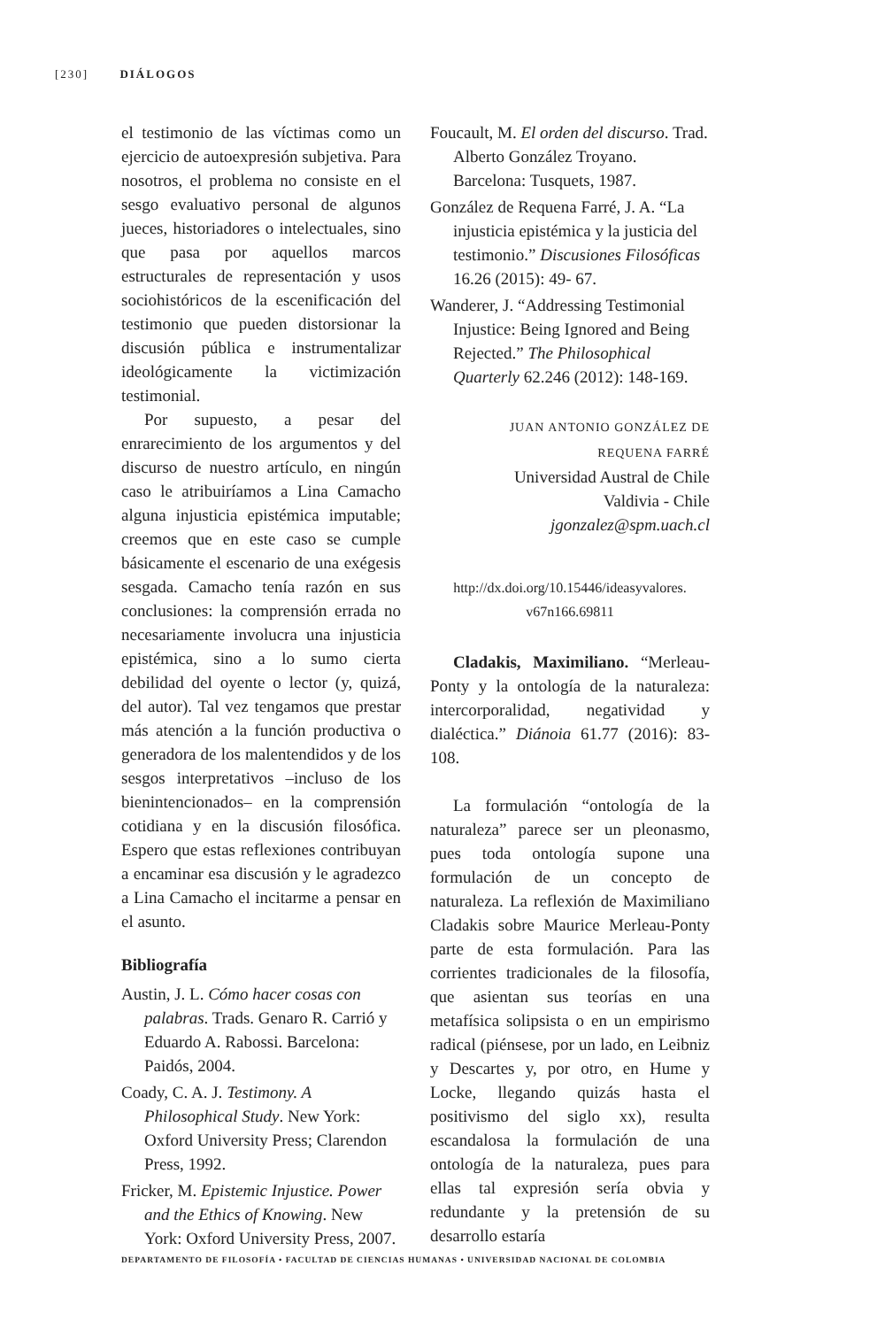[230] DIÁLOGOS
el testimonio de las víctimas como un ejercicio de autoexpresión subjetiva. Para nosotros, el problema no consiste en el sesgo evaluativo personal de algunos jueces, historiadores o intelectuales, sino que pasa por aquellos marcos estructurales de representación y usos sociohistóricos de la escenificación del testimonio que pueden distorsionar la discusión pública e instrumentalizar ideológicamente la victimización testimonial.
Por supuesto, a pesar del enrarecimiento de los argumentos y del discurso de nuestro artículo, en ningún caso le atribuiríamos a Lina Camacho alguna injusticia epistémica imputable; creemos que en este caso se cumple básicamente el escenario de una exégesis sesgada. Camacho tenía razón en sus conclusiones: la comprensión errada no necesariamente involucra una injusticia epistémica, sino a lo sumo cierta debilidad del oyente o lector (y, quizá, del autor). Tal vez tengamos que prestar más atención a la función productiva o generadora de los malentendidos y de los sesgos interpretativos –incluso de los bienintencionados– en la comprensión cotidiana y en la discusión filosófica. Espero que estas reflexiones contribuyan a encaminar esa discusión y le agradezco a Lina Camacho el incitarme a pensar en el asunto.
Bibliografía
Austin, J. L. Cómo hacer cosas con palabras. Trads. Genaro R. Carrió y Eduardo A. Rabossi. Barcelona: Paidós, 2004.
Coady, C. A. J. Testimony. A Philosophical Study. New York: Oxford University Press; Clarendon Press, 1992.
Fricker, M. Epistemic Injustice. Power and the Ethics of Knowing. New York: Oxford University Press, 2007.
Foucault, M. El orden del discurso. Trad. Alberto González Troyano. Barcelona: Tusquets, 1987.
González de Requena Farré, J. A. “La injusticia epistémica y la justicia del testimonio.” Discusiones Filosóficas 16.26 (2015): 49- 67.
Wanderer, J. “Addressing Testimonial Injustice: Being Ignored and Being Rejected.” The Philosophical Quarterly 62.246 (2012): 148-169.
JUAN ANTONIO GONZÁLEZ DE
REQUENA FARRÉ
Universidad Austral de Chile
Valdivia - Chile
jgonzalez@spm.uach.cl
http://dx.doi.org/10.15446/ideasyvalores.
v67n166.69811
Cladakis, Maximiliano. “Merleau-Ponty y la ontología de la naturaleza: intercorporalidad, negatividad y dialéctica.” Diánoia 61.77 (2016): 83-108.
La formulación “ontología de la naturaleza” parece ser un pleonasmo, pues toda ontología supone una formulación de un concepto de naturaleza. La reflexión de Maximiliano Cladakis sobre Maurice Merleau-Ponty parte de esta formulación. Para las corrientes tradicionales de la filosofía, que asientan sus teorías en una metafísica solipsista o en un empirismo radical (piénsese, por un lado, en Leibniz y Descartes y, por otro, en Hume y Locke, llegando quizás hasta el positivismo del siglo xx), resulta escandalosa la formulación de una ontología de la naturaleza, pues para ellas tal expresión sería obvia y redundante y la pretensión de su desarrollo estaría
DEPARTAMENTO DE FILOSOFÍA • FACULTAD DE CIENCIAS HUMANAS • UNIVERSIDAD NACIONAL DE COLOMBIA